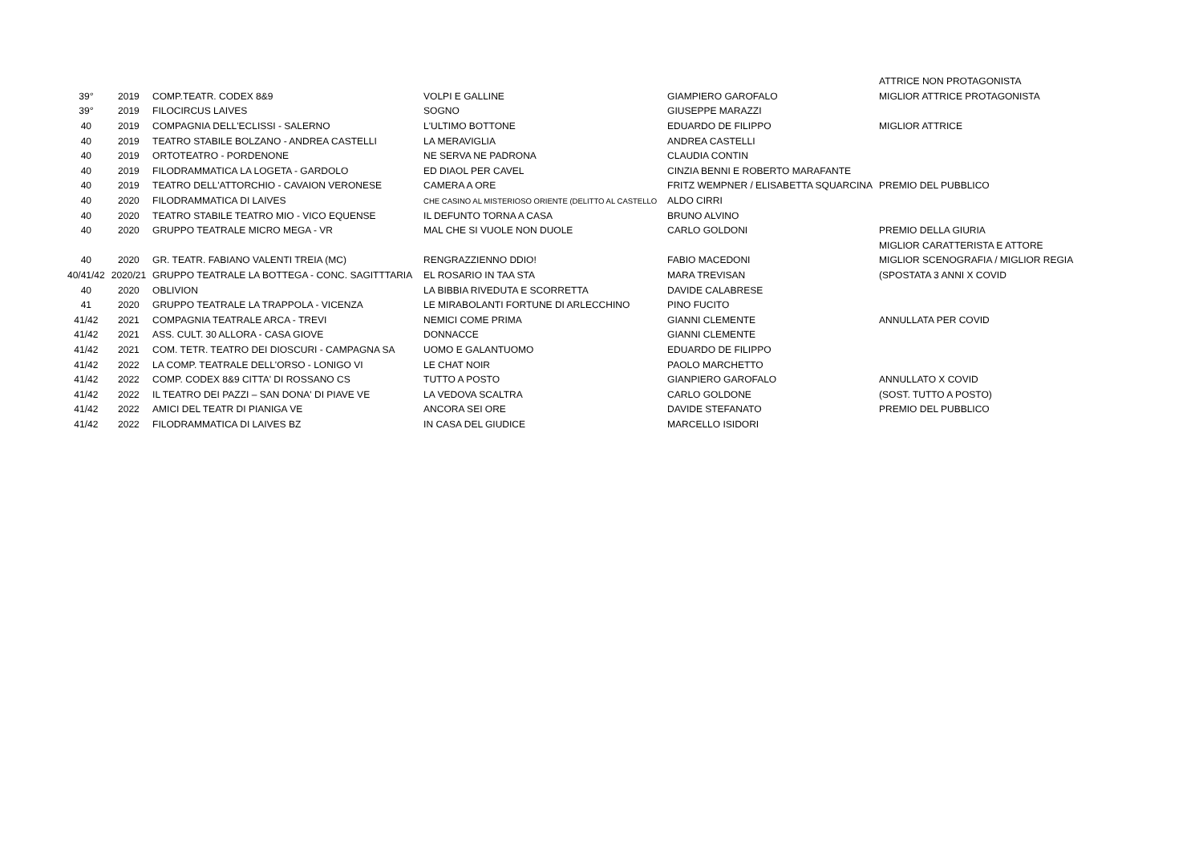| | | | | | ATTRICE NON PROTAGONISTA |
| 39° | 2019 | COMP.TEATR. CODEX 8&9 | VOLPI E GALLINE | GIAMPIERO GAROFALO | MIGLIOR ATTRICE PROTAGONISTA |
| 39° | 2019 | FILOCIRCUS LAIVES | SOGNO | GIUSEPPE MARAZZI | |
| 40 | 2019 | COMPAGNIA DELL'ECLISSI - SALERNO | L'ULTIMO BOTTONE | EDUARDO DE FILIPPO | MIGLIOR ATTRICE |
| 40 | 2019 | TEATRO STABILE BOLZANO - ANDREA CASTELLI | LA MERAVIGLIA | ANDREA CASTELLI | |
| 40 | 2019 | ORTOTEATRO - PORDENONE | NE SERVA NE PADRONA | CLAUDIA CONTIN | |
| 40 | 2019 | FILODRAMMATICA LA LOGETA - GARDOLO | ED DIAOL PER CAVEL | CINZIA BENNI E ROBERTO MARAFANTE | |
| 40 | 2019 | TEATRO DELL'ATTORCHIO - CAVAION VERONESE | CAMERA A ORE | FRITZ WEMPNER / ELISABETTA SQUARCINA | PREMIO DEL PUBBLICO |
| 40 | 2020 | FILODRAMMATICA DI LAIVES | CHE CASINO AL MISTERIOSO ORIENTE (DELITTO AL CASTELLO | ALDO CIRRI | |
| 40 | 2020 | TEATRO STABILE TEATRO MIO - VICO EQUENSE | IL DEFUNTO TORNA A CASA | BRUNO ALVINO | |
| 40 | 2020 | GRUPPO TEATRALE MICRO MEGA - VR | MAL CHE SI VUOLE NON DUOLE | CARLO GOLDONI | PREMIO DELLA GIURIA |
| | | | | | MIGLIOR CARATTERISTA E ATTORE |
| 40 | 2020 | GR. TEATR. FABIANO VALENTI TREIA (MC) | RENGRAZZIENNO DDIO! | FABIO MACEDONI | MIGLIOR SCENOGRAFIA / MIGLIOR REGIA |
| 40/41/42 | 2020/21 | GRUPPO TEATRALE LA BOTTEGA - CONC. SAGITTTARIA | EL ROSARIO IN TAA STA | MARA TREVISAN | (SPOSTATA 3 ANNI X COVID |
| 40 | 2020 | OBLIVION | LA BIBBIA RIVEDUTA E SCORRETTA | DAVIDE CALABRESE | |
| 41 | 2020 | GRUPPO TEATRALE LA TRAPPOLA - VICENZA | LE MIRABOLANTI FORTUNE DI ARLECCHINO | PINO FUCITO | |
| 41/42 | 2021 | COMPAGNIA TEATRALE ARCA - TREVI | NEMICI COME PRIMA | GIANNI CLEMENTE | ANNULLATA PER COVID |
| 41/42 | 2021 | ASS. CULT. 30 ALLORA - CASA GIOVE | DONNACCE | GIANNI CLEMENTE | |
| 41/42 | 2021 | COM. TETR. TEATRO DEI DIOSCURI - CAMPAGNA SA | UOMO E GALANTUOMO | EDUARDO DE FILIPPO | |
| 41/42 | 2022 | LA COMP. TEATRALE DELL'ORSO - LONIGO VI | LE CHAT NOIR | PAOLO MARCHETTO | |
| 41/42 | 2022 | COMP. CODEX 8&9 CITTA' DI ROSSANO CS | TUTTO A POSTO | GIANPIERO GAROFALO | ANNULLATO X COVID |
| 41/42 | 2022 | IL TEATRO DEI PAZZI – SAN DONA' DI PIAVE VE | LA VEDOVA SCALTRA | CARLO GOLDONE | (SOST. TUTTO A POSTO) |
| 41/42 | 2022 | AMICI DEL TEATR DI PIANIGA VE | ANCORA SEI ORE | DAVIDE STEFANATO | PREMIO DEL PUBBLICO |
| 41/42 | 2022 | FILODRAMMATICA DI LAIVES BZ | IN CASA DEL GIUDICE | MARCELLO ISIDORI | |